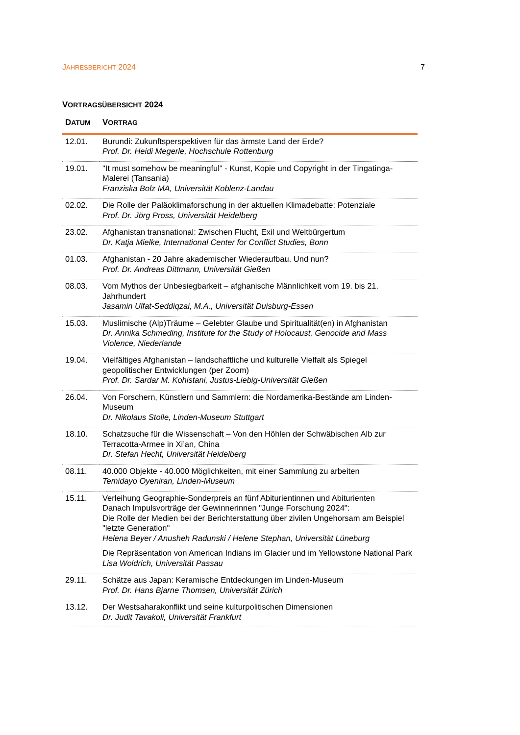JAHRESBERICHT 2024 7
VORTRAGSÜBERSICHT 2024
| D ATUM | V ORTRAG |
| --- | --- |
| 12.01. | Burundi: Zukunftsperspektiven für das ärmste Land der Erde? Prof. Dr. Heidi Megerle, Hochschule Rottenburg |
| 19.01. | "It must somehow be meaningful" - Kunst, Kopie und Copyright in der Tingatinga-Malerei (Tansania) Franziska Bolz MA, Universität Koblenz-Landau |
| 02.02. | Die Rolle der Paläoklimaforschung in der aktuellen Klimadebatte: Potenziale Prof. Dr. Jörg Pross, Universität Heidelberg |
| 23.02. | Afghanistan transnational: Zwischen Flucht, Exil und Weltbürgertum Dr. Katja Mielke, International Center for Conflict Studies, Bonn |
| 01.03. | Afghanistan - 20 Jahre akademischer Wiederaufbau. Und nun? Prof. Dr. Andreas Dittmann, Universität Gießen |
| 08.03. | Vom Mythos der Unbesiegbarkeit – afghanische Männlichkeit vom 19. bis 21. Jahrhundert Jasamin Ulfat-Seddiqzai, M.A., Universität Duisburg-Essen |
| 15.03. | Muslimische (Alp)Träume – Gelebter Glaube und Spiritualität(en) in Afghanistan Dr. Annika Schmeding, Institute for the Study of Holocaust, Genocide and Mass Violence, Niederlande |
| 19.04. | Vielfältiges Afghanistan – landschaftliche und kulturelle Vielfalt als Spiegel geopolitischer Entwicklungen (per Zoom) Prof. Dr. Sardar M. Kohistani, Justus-Liebig-Universität Gießen |
| 26.04. | Von Forschern, Künstlern und Sammlern: die Nordamerika-Bestände am Linden-Museum Dr. Nikolaus Stolle, Linden-Museum Stuttgart |
| 18.10. | Schatzsuche für die Wissenschaft – Von den Höhlen der Schwäbischen Alb zur Terracotta-Armee in Xi’an, China Dr. Stefan Hecht, Universität Heidelberg |
| 08.11. | 40.000 Objekte - 40.000 Möglichkeiten, mit einer Sammlung zu arbeiten Temidayo Oyeniran, Linden-Museum |
| 15.11. | Verleihung Geographie-Sonderpreis an fünf Abiturientinnen und Abiturienten Danach Impulsvorträge der Gewinnerinnen "Junge Forschung 2024": Die Rolle der Medien bei der Berichterstattung über zivilen Ungehorsam am Beispiel "letzte Generation" Helena Beyer / Anusheh Radunski / Helene Stephan, Universität Lüneburg Die Repräsentation von American Indians im Glacier und im Yellowstone National Park Lisa Woldrich, Universität Passau |
| 29.11. | Schätze aus Japan: Keramische Entdeckungen im Linden-Museum Prof. Dr. Hans Bjarne Thomsen, Universität Zürich |
| 13.12. | Der Westsaharakonflikt und seine kulturpolitischen Dimensionen Dr. Judit Tavakoli, Universität Frankfurt |